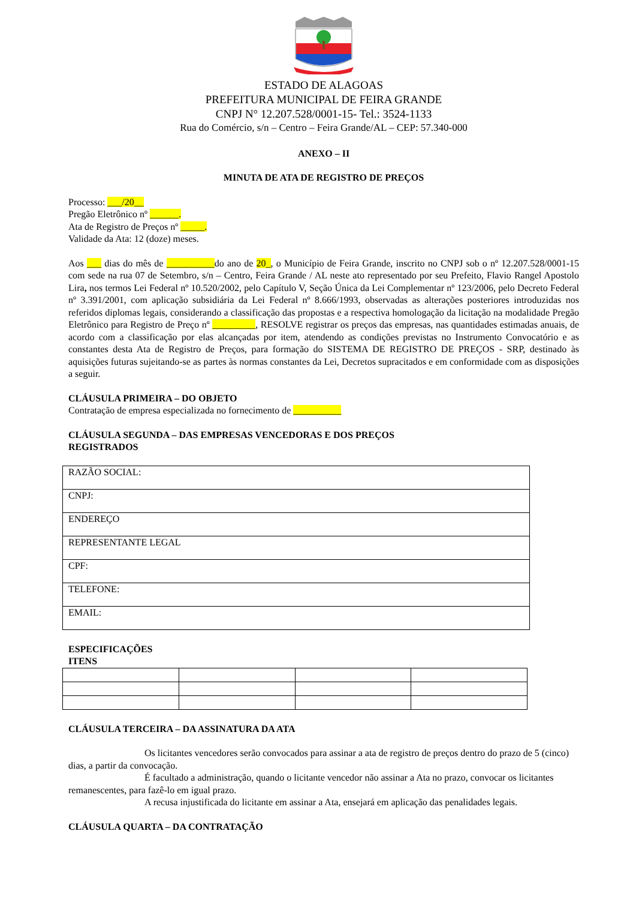ESTADO DE ALAGOAS
PREFEITURA MUNICIPAL DE FEIRA GRANDE
CNPJ N° 12.207.528/0001-15- Tel.: 3524-1133
Rua do Comércio, s/n – Centro – Feira Grande/AL – CEP: 57.340-000
ANEXO – II
MINUTA DE ATA DE REGISTRO DE PREÇOS
Processo: ___/20__
Pregão Eletrônico nº ______.
Ata de Registro de Preços nº _____.
Validade da Ata: 12 (doze) meses.
Aos ___ dias do mês de __________do ano de 20_, o Município de Feira Grande, inscrito no CNPJ sob o nº 12.207.528/0001-15 com sede na rua 07 de Setembro, s/n – Centro, Feira Grande / AL neste ato representado por seu Prefeito, Flavio Rangel Apostolo Lira, nos termos Lei Federal nº 10.520/2002, pelo Capítulo V, Seção Única da Lei Complementar nº 123/2006, pelo Decreto Federal nº 3.391/2001, com aplicação subsidiária da Lei Federal nº 8.666/1993, observadas as alterações posteriores introduzidas nos referidos diplomas legais, considerando a classificação das propostas e a respectiva homologação da licitação na modalidade Pregão Eletrônico para Registro de Preço nº _________, RESOLVE registrar os preços das empresas, nas quantidades estimadas anuais, de acordo com a classificação por elas alcançadas por item, atendendo as condições previstas no Instrumento Convocatório e as constantes desta Ata de Registro de Preços, para formação do SISTEMA DE REGISTRO DE PREÇOS - SRP, destinado às aquisições futuras sujeitando-se as partes às normas constantes da Lei, Decretos supracitados e em conformidade com as disposições a seguir.
CLÁUSULA PRIMEIRA – DO OBJETO
Contratação de empresa especializada no fornecimento de __________
CLÁUSULA SEGUNDA – DAS EMPRESAS VENCEDORAS E DOS PREÇOS
REGISTRADOS
| RAZÃO SOCIAL: |
| CNPJ: |
| ENDEREÇO |
| REPRESENTANTE LEGAL |
| CPF: |
| TELEFONE: |
| EMAIL: |
ESPECIFICAÇÕES
ITENS
CLÁUSULA TERCEIRA – DA ASSINATURA DA ATA
Os licitantes vencedores serão convocados para assinar a ata de registro de preços dentro do prazo de 5 (cinco) dias, a partir da convocação.
É facultado a administração, quando o licitante vencedor não assinar a Ata no prazo, convocar os licitantes remanescentes, para fazê-lo em igual prazo.
A recusa injustificada do licitante em assinar a Ata, ensejará em aplicação das penalidades legais.
CLÁUSULA QUARTA – DA CONTRATAÇÃO